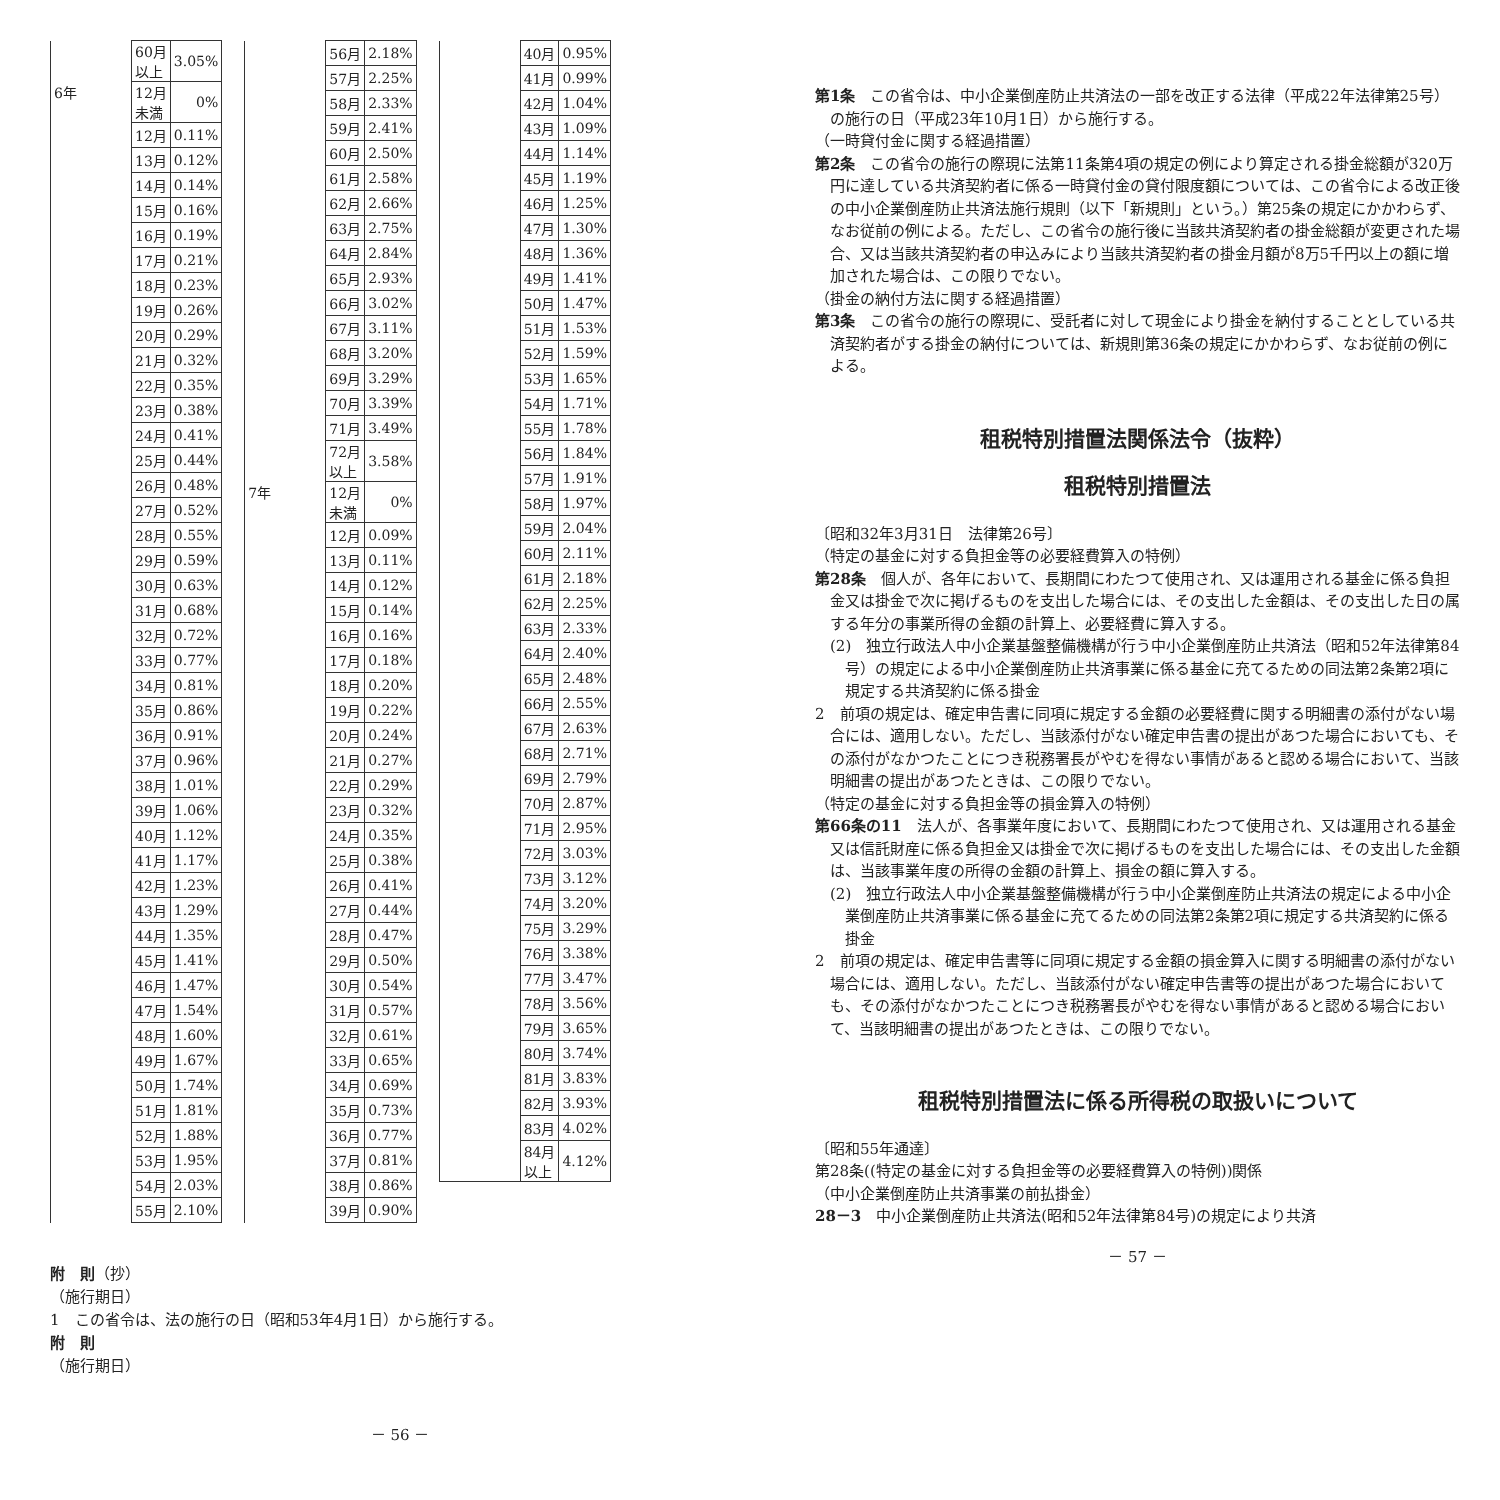| | 60月 以上 | 3.05% |
| 6年 | 12月 未満 | 0% |
| | 12月 | 0.11% |
| | 13月 | 0.12% |
| | 14月 | 0.14% |
| | 15月 | 0.16% |
| | 16月 | 0.19% |
| | 17月 | 0.21% |
| | 18月 | 0.23% |
| | 19月 | 0.26% |
| | 20月 | 0.29% |
| | 21月 | 0.32% |
| | 22月 | 0.35% |
| | 23月 | 0.38% |
| | 24月 | 0.41% |
| | 25月 | 0.44% |
| | 26月 | 0.48% |
| | 27月 | 0.52% |
| | 28月 | 0.55% |
| | 29月 | 0.59% |
| | 30月 | 0.63% |
| | 31月 | 0.68% |
| | 32月 | 0.72% |
| | 33月 | 0.77% |
| | 34月 | 0.81% |
| | 35月 | 0.86% |
| | 36月 | 0.91% |
| | 37月 | 0.96% |
| | 38月 | 1.01% |
| | 39月 | 1.06% |
| | 40月 | 1.12% |
| | 41月 | 1.17% |
| | 42月 | 1.23% |
| | 43月 | 1.29% |
| | 44月 | 1.35% |
| | 45月 | 1.41% |
| | 46月 | 1.47% |
| | 47月 | 1.54% |
| | 48月 | 1.60% |
| | 49月 | 1.67% |
| | 50月 | 1.74% |
| | 51月 | 1.81% |
| | 52月 | 1.88% |
| | 53月 | 1.95% |
| | 54月 | 2.03% |
| | 55月 | 2.10% |
| | 56月 | 2.18% |
| | 57月 | 2.25% |
| | 58月 | 2.33% |
| | 59月 | 2.41% |
| | 60月 | 2.50% |
| | 61月 | 2.58% |
| | 62月 | 2.66% |
| | 63月 | 2.75% |
| | 64月 | 2.84% |
| | 65月 | 2.93% |
| | 66月 | 3.02% |
| | 67月 | 3.11% |
| | 68月 | 3.20% |
| | 69月 | 3.29% |
| | 70月 | 3.39% |
| | 71月 | 3.49% |
| | 72月 以上 | 3.58% |
| 7年 | 12月 未満 | 0% |
| | 12月 | 0.09% |
| | 13月 | 0.11% |
| | 14月 | 0.12% |
| | 15月 | 0.14% |
| | 16月 | 0.16% |
| | 17月 | 0.18% |
| | 18月 | 0.20% |
| | 19月 | 0.22% |
| | 20月 | 0.24% |
| | 21月 | 0.27% |
| | 22月 | 0.29% |
| | 23月 | 0.32% |
| | 24月 | 0.35% |
| | 25月 | 0.38% |
| | 26月 | 0.41% |
| | 27月 | 0.44% |
| | 28月 | 0.47% |
| | 29月 | 0.50% |
| | 30月 | 0.54% |
| | 31月 | 0.57% |
| | 32月 | 0.61% |
| | 33月 | 0.65% |
| | 34月 | 0.69% |
| | 35月 | 0.73% |
| | 36月 | 0.77% |
| | 37月 | 0.81% |
| | 38月 | 0.86% |
| | 39月 | 0.90% |
| | 40月 | 0.95% |
| | 41月 | 0.99% |
| | 42月 | 1.04% |
| | 43月 | 1.09% |
| | 44月 | 1.14% |
| | 45月 | 1.19% |
| | 46月 | 1.25% |
| | 47月 | 1.30% |
| | 48月 | 1.36% |
| | 49月 | 1.41% |
| | 50月 | 1.47% |
| | 51月 | 1.53% |
| | 52月 | 1.59% |
| | 53月 | 1.65% |
| | 54月 | 1.71% |
| | 55月 | 1.78% |
| | 56月 | 1.84% |
| | 57月 | 1.91% |
| | 58月 | 1.97% |
| | 59月 | 2.04% |
| | 60月 | 2.11% |
| | 61月 | 2.18% |
| | 62月 | 2.25% |
| | 63月 | 2.33% |
| | 64月 | 2.40% |
| | 65月 | 2.48% |
| | 66月 | 2.55% |
| | 67月 | 2.63% |
| | 68月 | 2.71% |
| | 69月 | 2.79% |
| | 70月 | 2.87% |
| | 71月 | 2.95% |
| | 72月 | 3.03% |
| | 73月 | 3.12% |
| | 74月 | 3.20% |
| | 75月 | 3.29% |
| | 76月 | 3.38% |
| | 77月 | 3.47% |
| | 78月 | 3.56% |
| | 79月 | 3.65% |
| | 80月 | 3.74% |
| | 81月 | 3.83% |
| | 82月 | 3.93% |
| | 83月 | 4.02% |
| | 84月 以上 | 4.12% |
附　則（抄）
（施行期日）
1　この省令は、法の施行の日（昭和53年4月1日）から施行する。
附　則
（施行期日）
－ 56 －
第1条　この省令は、中小企業倒産防止共済法の一部を改正する法律（平成22年法律第25号）の施行の日（平成23年10月1日）から施行する。
（一時貸付金に関する経過措置）
第2条　この省令の施行の際現に法第11条第4項の規定の例により算定される掛金総額が320万円に達している共済契約者に係る一時貸付金の貸付限度額については、この省令による改正後の中小企業倒産防止共済法施行規則（以下「新規則」という。）第25条の規定にかかわらず、なお従前の例による。ただし、この省令の施行後に当該共済契約者の掛金総額が変更された場合、又は当該共済契約者の申込みにより当該共済契約者の掛金月額が8万5千円以上の額に増加された場合は、この限りでない。
（掛金の納付方法に関する経過措置）
第3条　この省令の施行の際現に、受託者に対して現金により掛金を納付することとしている共済契約者がする掛金の納付については、新規則第36条の規定にかかわらず、なお従前の例による。
租税特別措置法関係法令（抜粋）
租税特別措置法
〔昭和32年3月31日　法律第26号〕
（特定の基金に対する負担金等の必要経費算入の特例）
第28条　個人が、各年において、長期間にわたつて使用され、又は運用される基金に係る負担金又は掛金で次に掲げるものを支出した場合には、その支出した金額は、その支出した日の属する年分の事業所得の金額の計算上、必要経費に算入する。
(2)　独立行政法人中小企業基盤整備機構が行う中小企業倒産防止共済法（昭和52年法律第84号）の規定による中小企業倒産防止共済事業に係る基金に充てるための同法第2条第2項に規定する共済契約に係る掛金
2　前項の規定は、確定申告書に同項に規定する金額の必要経費に関する明細書の添付がない場合には、適用しない。ただし、当該添付がない確定申告書の提出があつた場合においても、その添付がなかつたことにつき税務署長がやむを得ない事情があると認める場合において、当該明細書の提出があつたときは、この限りでない。
（特定の基金に対する負担金等の損金算入の特例）
第66条の11　法人が、各事業年度において、長期間にわたつて使用され、又は運用される基金又は信託財産に係る負担金又は掛金で次に掲げるものを支出した場合には、その支出した金額は、当該事業年度の所得の金額の計算上、損金の額に算入する。
(2)　独立行政法人中小企業基盤整備機構が行う中小企業倒産防止共済法の規定による中小企業倒産防止共済事業に係る基金に充てるための同法第2条第2項に規定する共済契約に係る掛金
2　前項の規定は、確定申告書等に同項に規定する金額の損金算入に関する明細書の添付がない場合には、適用しない。ただし、当該添付がない確定申告書等の提出があつた場合においても、その添付がなかつたことにつき税務署長がやむを得ない事情があると認める場合において、当該明細書の提出があつたときは、この限りでない。
租税特別措置法に係る所得税の取扱いについて
〔昭和55年通達〕
第28条((特定の基金に対する負担金等の必要経費算入の特例))関係
（中小企業倒産防止共済事業の前払掛金）
28－3　中小企業倒産防止共済法(昭和52年法律第84号)の規定により共済
－ 57 －